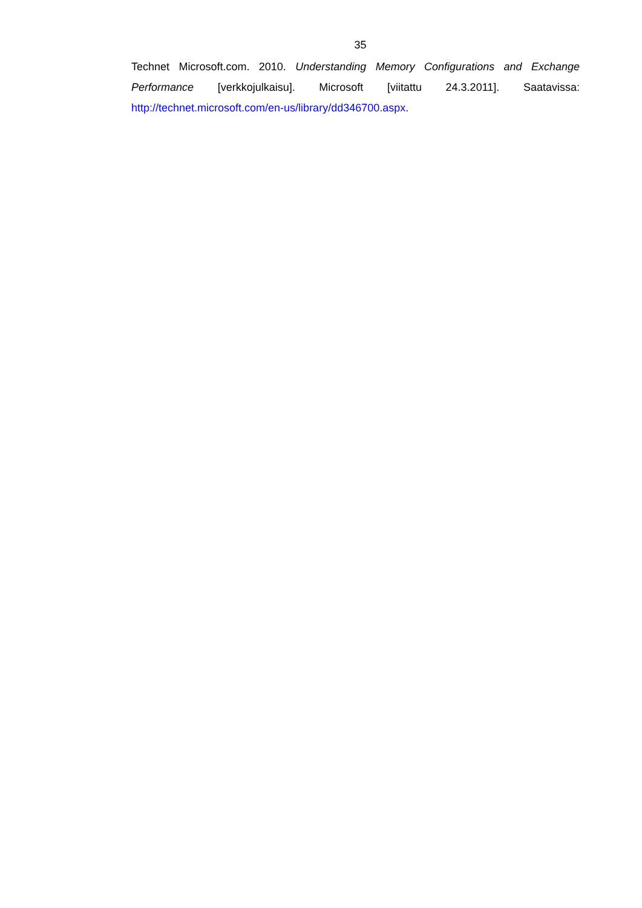35
Technet Microsoft.com. 2010. Understanding Memory Configurations and Exchange Performance [verkkojulkaisu]. Microsoft [viitattu 24.3.2011]. Saatavissa: http://technet.microsoft.com/en-us/library/dd346700.aspx.